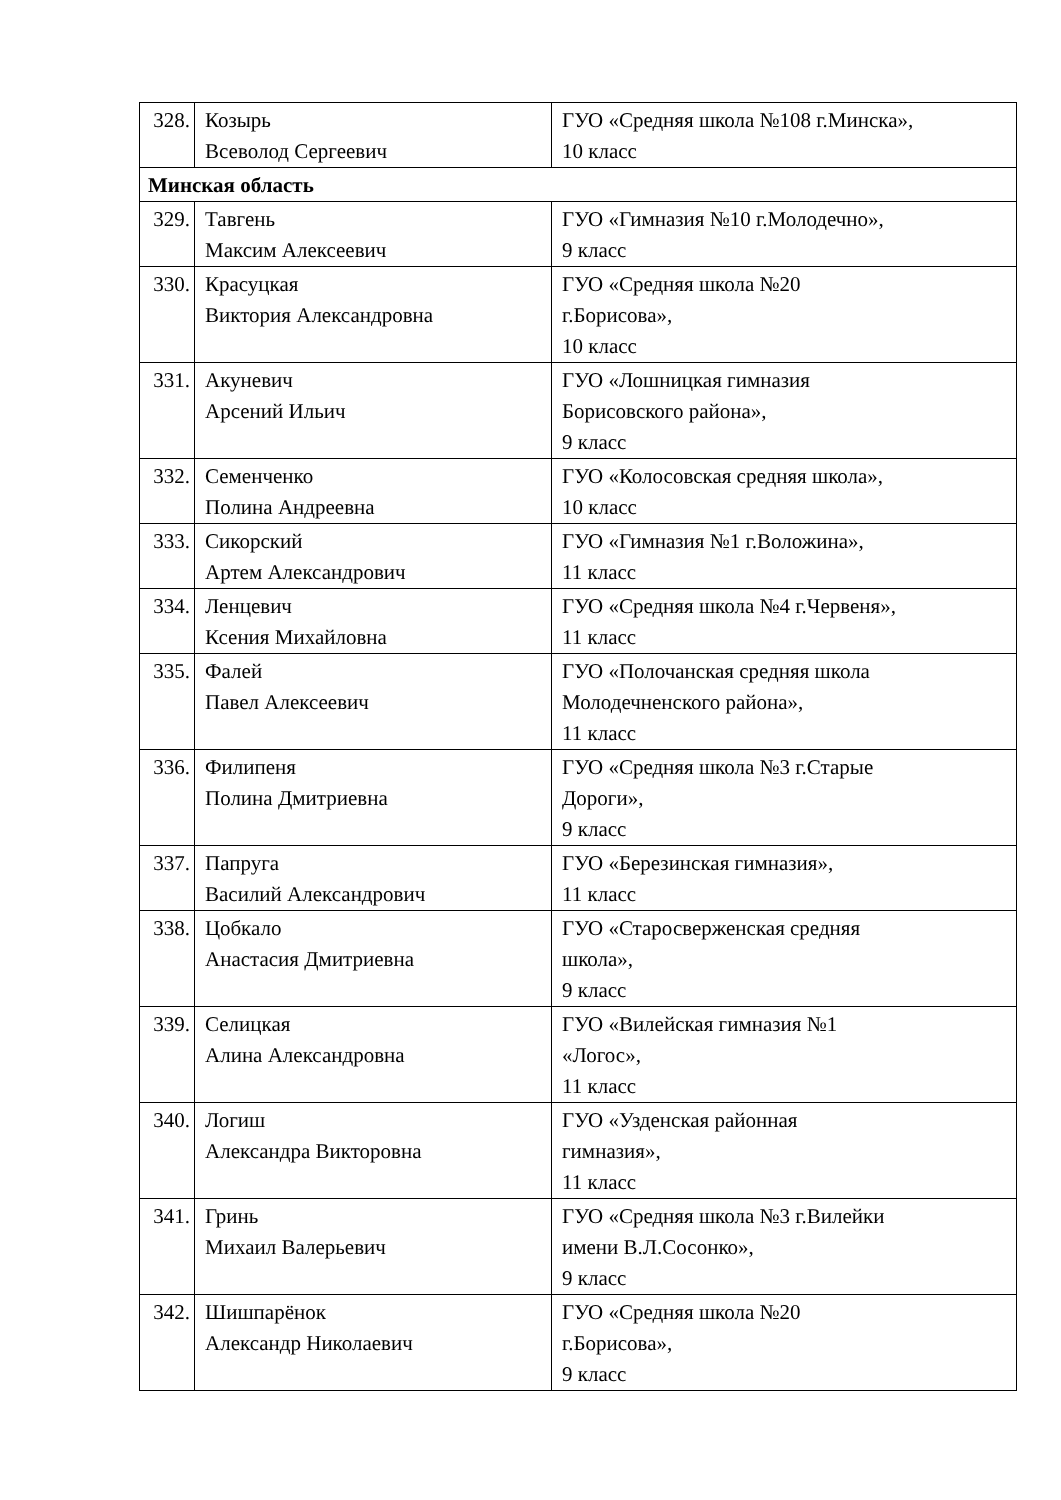| 328. | Козырь Всеволод Сергеевич | ГУО «Средняя школа №108 г.Минска», 10 класс |
| Минская область | | |
| 329. | Тавгень Максим Алексеевич | ГУО «Гимназия №10 г.Молодечно», 9 класс |
| 330. | Красуцкая Виктория Александровна | ГУО «Средняя школа №20 г.Борисова», 10 класс |
| 331. | Акуневич Арсений Ильич | ГУО «Лошницкая гимназия Борисовского района», 9 класс |
| 332. | Семенченко Полина Андреевна | ГУО «Колосовская средняя школа», 10 класс |
| 333. | Сикорский Артем Александрович | ГУО «Гимназия №1 г.Воложина», 11 класс |
| 334. | Ленцевич Ксения Михайловна | ГУО «Средняя школа №4 г.Червеня», 11 класс |
| 335. | Фалей Павел Алексеевич | ГУО «Полочанская средняя школа Молодечненского района», 11 класс |
| 336. | Филипеня Полина Дмитриевна | ГУО «Средняя школа №3 г.Старые Дороги», 9 класс |
| 337. | Папруга Василий Александрович | ГУО «Березинская гимназия», 11 класс |
| 338. | Цобкало Анастасия Дмитриевна | ГУО «Старосверженская средняя школа», 9 класс |
| 339. | Селицкая Алина Александровна | ГУО «Вилейская гимназия №1 «Логос», 11 класс |
| 340. | Логиш Александра Викторовна | ГУО «Узденская районная гимназия», 11 класс |
| 341. | Гринь Михаил Валерьевич | ГУО «Средняя школа №3 г.Вилейки имени В.Л.Сосонко», 9 класс |
| 342. | Шишпарёнок Александр Николаевич | ГУО «Средняя школа №20 г.Борисова», 9 класс |